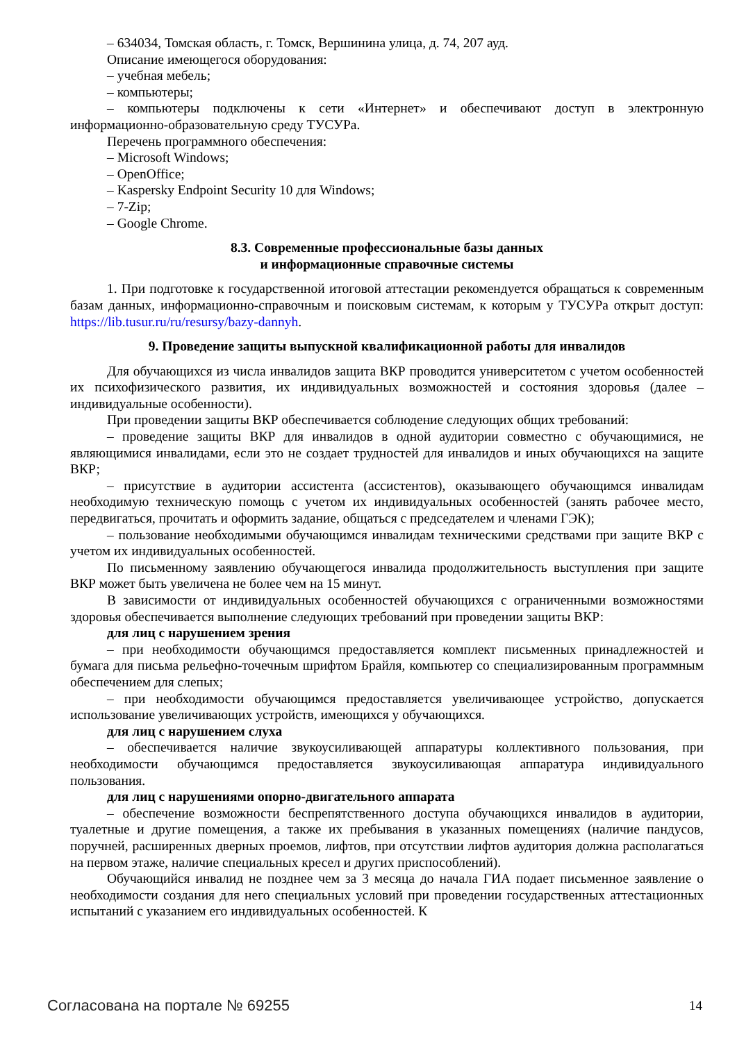– 634034, Томская область, г. Томск, Вершинина улица, д. 74, 207 ауд.
Описание имеющегося оборудования:
– учебная мебель;
– компьютеры;
– компьютеры подключены к сети «Интернет» и обеспечивают доступ в электронную информационно-образовательную среду ТУСУРа.
Перечень программного обеспечения:
– Microsoft Windows;
– OpenOffice;
– Kaspersky Endpoint Security 10 для Windows;
– 7-Zip;
– Google Chrome.
8.3. Современные профессиональные базы данных
и информационные справочные системы
1. При подготовке к государственной итоговой аттестации рекомендуется обращаться к современным базам данных, информационно-справочным и поисковым системам, к которым у ТУСУРа открыт доступ: https://lib.tusur.ru/ru/resursy/bazy-dannyh.
9. Проведение защиты выпускной квалификационной работы для инвалидов
Для обучающихся из числа инвалидов защита ВКР проводится университетом с учетом особенностей их психофизического развития, их индивидуальных возможностей и состояния здоровья (далее – индивидуальные особенности).
При проведении защиты ВКР обеспечивается соблюдение следующих общих требований:
– проведение защиты ВКР для инвалидов в одной аудитории совместно с обучающимися, не являющимися инвалидами, если это не создает трудностей для инвалидов и иных обучающихся на защите ВКР;
– присутствие в аудитории ассистента (ассистентов), оказывающего обучающимся инвалидам необходимую техническую помощь с учетом их индивидуальных особенностей (занять рабочее место, передвигаться, прочитать и оформить задание, общаться с председателем и членами ГЭК);
– пользование необходимыми обучающимся инвалидам техническими средствами при защите ВКР с учетом их индивидуальных особенностей.
По письменному заявлению обучающегося инвалида продолжительность выступления при защите ВКР может быть увеличена не более чем на 15 минут.
В зависимости от индивидуальных особенностей обучающихся с ограниченными возможностями здоровья обеспечивается выполнение следующих требований при проведении защиты ВКР:
для лиц с нарушением зрения
– при необходимости обучающимся предоставляется комплект письменных принадлежностей и бумага для письма рельефно-точечным шрифтом Брайля, компьютер со специализированным программным обеспечением для слепых;
– при необходимости обучающимся предоставляется увеличивающее устройство, допускается использование увеличивающих устройств, имеющихся у обучающихся.
для лиц с нарушением слуха
– обеспечивается наличие звукоусиливающей аппаратуры коллективного пользования, при необходимости обучающимся предоставляется звукоусиливающая аппаратура индивидуального пользования.
для лиц с нарушениями опорно-двигательного аппарата
– обеспечение возможности беспрепятственного доступа обучающихся инвалидов в аудитории, туалетные и другие помещения, а также их пребывания в указанных помещениях (наличие пандусов, поручней, расширенных дверных проемов, лифтов, при отсутствии лифтов аудитория должна располагаться на первом этаже, наличие специальных кресел и других приспособлений).
Обучающийся инвалид не позднее чем за 3 месяца до начала ГИА подает письменное заявление о необходимости создания для него специальных условий при проведении государственных аттестационных испытаний с указанием его индивидуальных особенностей. К
Согласована на портале № 69255 14